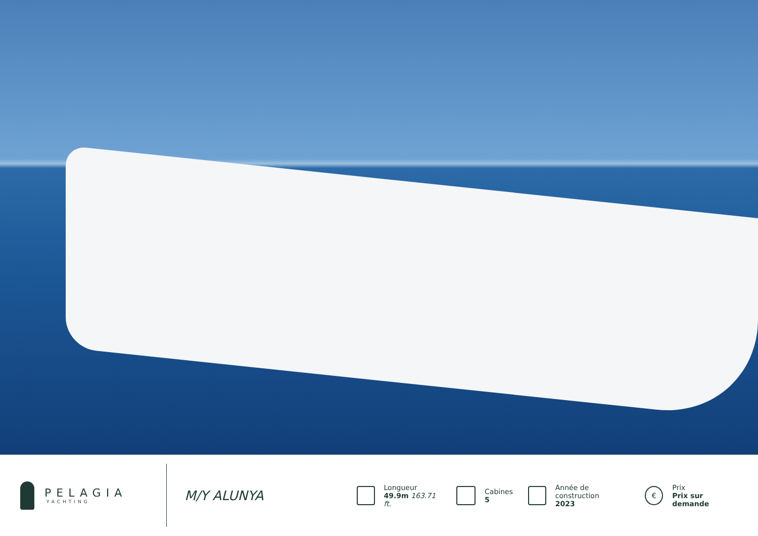PELAGIA
YACHTING
M/Y ALUNYA
Longueur
49.9m 163.71 ft.
Cabines
5
Année de construction
2023
€
Prix
Prix sur demande